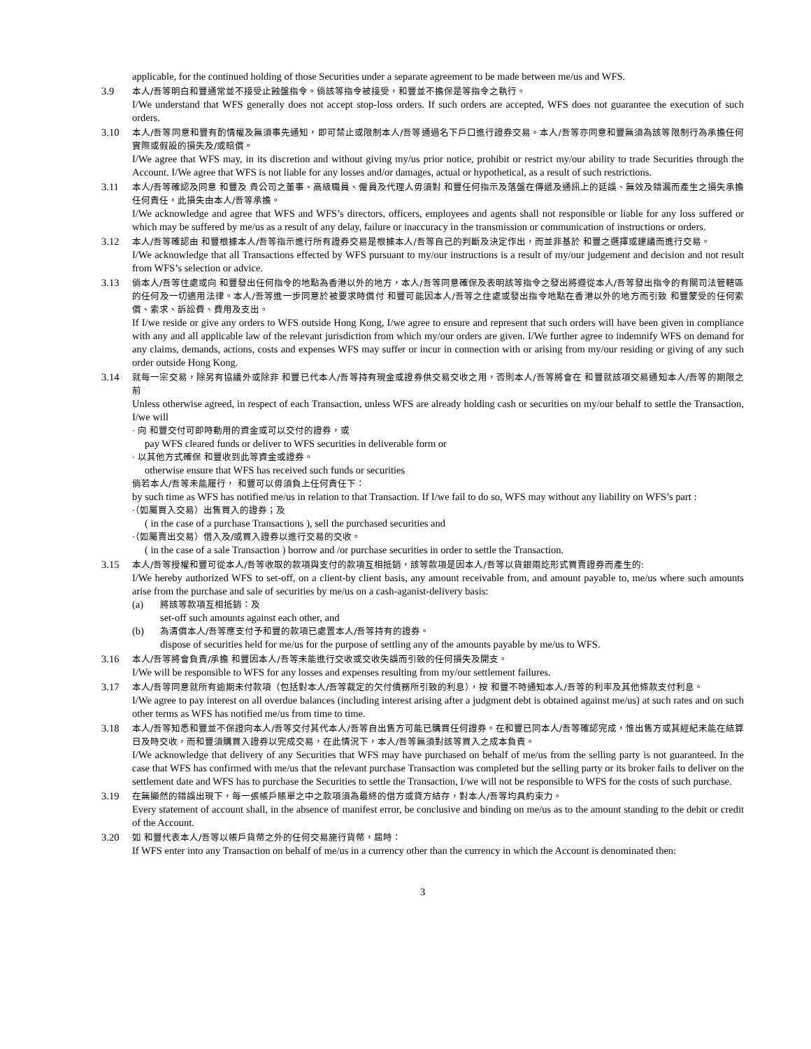applicable, for the continued holding of those Securities under a separate agreement to be made between me/us and WFS.
3.9
本人/吾等明白和豐通常並不接受止蝕盤指令。倘該等指令被接受，和豐並不擔保是等指令之執行。
I/We understand that WFS generally does not accept stop-loss orders. If such orders are accepted, WFS does not guarantee the execution of such orders.
3.10
本人/吾等同意和豐有酌情權及無須事先通知，即可禁止或限制本人/吾等通過名下戶口進行證券交易。本人/吾等亦同意和豐無須為該等限制行為承擔任何實際或假設的損失及/或賠償。
I/We agree that WFS may, in its discretion and without giving my/us prior notice, prohibit or restrict my/our ability to trade Securities through the Account. I/We agree that WFS is not liable for any losses and/or damages, actual or hypothetical, as a result of such restrictions.
3.11
本人/吾等確認及同意 和豐及 貴公司之董事、高級職員、僱員及代理人毋須對 和豐任何指示及落盤在傳遞及通訊上的延誤、無效及錯漏而產生之損失承擔任何責任，此損失由本人/吾等承擔。
I/We acknowledge and agree that WFS and WFS’s directors, officers, employees and agents shall not responsible or liable for any loss suffered or which may be suffered by me/us as a result of any delay, failure or inaccuracy in the transmission or communication of instructions or orders.
3.12
本人/吾等確認由 和豐根據本人/吾等指示進行所有證券交易是根據本人/吾等自己的判斷及決定作出，而並非基於 和豐之選擇或建議而進行交易。
I/We acknowledge that all Transactions effected by WFS pursuant to my/our instructions is a result of my/our judgement and decision and not result from WFS’s selection or advice.
3.13
倘本人/吾等住處或向 和豐發出任何指令的地點為香港以外的地方，本人/吾等同意確保及表明該等指令之發出將遵從本人/吾等發出指令的有關司法管轄區的任何及一切適用法律。本人/吾等進一步同意於被要求時償付 和豐可能因本人/吾等之住處或發出指令地點在香港以外的地方而引致 和豐蒙受的任何索償、索求、訴訟費、費用及支出。
If I/we reside or give any orders to WFS outside Hong Kong, I/we agree to ensure and represent that such orders will have been given in compliance with any and all applicable law of the relevant jurisdiction from which my/our orders are given. I/We further agree to indemnify WFS on demand for any claims, demands, actions, costs and expenses WFS may suffer or incur in connection with or arising from my/our residing or giving of any such order outside Hong Kong.
3.14
就每一宗交易，除另有協議外或除非 和豐已代本人/吾等持有現金或證券供交易交收之用，否則本人/吾等將會在 和豐就該項交易通知本人/吾等的期限之前
Unless otherwise agreed, in respect of each Transaction, unless WFS are already holding cash or securities on my/our behalf to settle the Transaction, I/we will
· 向 和豐交付可即時動用的資金或可以交付的證券，或
pay WFS cleared funds or deliver to WFS securities in deliverable form or
· 以其他方式確保 和豐收到此等資金或證券。
otherwise ensure that WFS has received such funds or securities
倘若本人/吾等未能履行， 和豐可以毋須負上任何責任下：
by such time as WFS has notified me/us in relation to that Transaction. If I/we fail to do so, WFS may without any liability on WFS’s part :
·（如屬買入交易）出售買入的證券；及
( in the case of a purchase Transactions ), sell the purchased securities and
·（如屬賣出交易）借入及/或買入證券以進行交易的交收。
( in the case of a sale Transaction ) borrow and /or purchase securities in order to settle the Transaction.
3.15
本人/吾等授權和豐可從本人/吾等收取的款項與支付的款項互相抵銷，該等款項是因本人/吾等以貨銀兩訖形式買賣證券而產生的:
I/We hereby authorized WFS to set-off, on a client-by client basis, any amount receivable from, and amount payable to, me/us where such amounts arise from the purchase and sale of securities by me/us on a cash-aganist-delivery basis:
(a) 將該等款項互相抵銷：及
set-off such amounts against each other, and
(b) 為清償本人/吾等應支付予和豐的款項已處置本人/吾等持有的證券。
dispose of securities held for me/us for the purpose of settling any of the amounts payable by me/us to WFS.
3.16
本人/吾等將會負責/承擔 和豐因本人/吾等未能進行交收或交收失誤而引致的任何損失及開支。
I/We will be responsible to WFS for any losses and expenses resulting from my/our settlement failures.
3.17
本人/吾等同意就所有逾期未付款項（包括對本人/吾等裁定的欠付債務所引致的利息），按 和豐不時通知本人/吾等的利率及其他條款支付利息。
I/We agree to pay interest on all overdue balances (including interest arising after a judgment debt is obtained against me/us) at such rates and on such other terms as WFS has notified me/us from time to time.
3.18
本人/吾等知悉和豐並不保證向本人/吾等交付其代本人/吾等自出售方可能已購買任何證券。在和豐已同本人/吾等確認完成，惟出售方或其經紀未能在結算日及時交收，而和豐須購買入證券以完成交易，在此情況下，本人/吾等無須對該等買入之成本負責。
I/We acknowledge that delivery of any Securities that WFS may have purchased on behalf of me/us from the selling party is not guaranteed. In the case that WFS has confirmed with me/us that the relevant purchase Transaction was completed but the selling party or its broker fails to deliver on the settlement date and WFS has to purchase the Securities to settle the Transaction, I/we will not be responsible to WFS for the costs of such purchase.
3.19
在無顯然的錯誤出現下，每一張帳戶賬單之中之款項須為最終的借方或貸方結存，對本人/吾等均具約束力。
Every statement of account shall, in the absence of manifest error, be conclusive and binding on me/us as to the amount standing to the debit or credit of the Account.
3.20
如 和豐代表本人/吾等以帳戶貨幣之外的任何交易施行貨幣，屆時：
If WFS enter into any Transaction on behalf of me/us in a currency other than the currency in which the Account is denominated then:
3